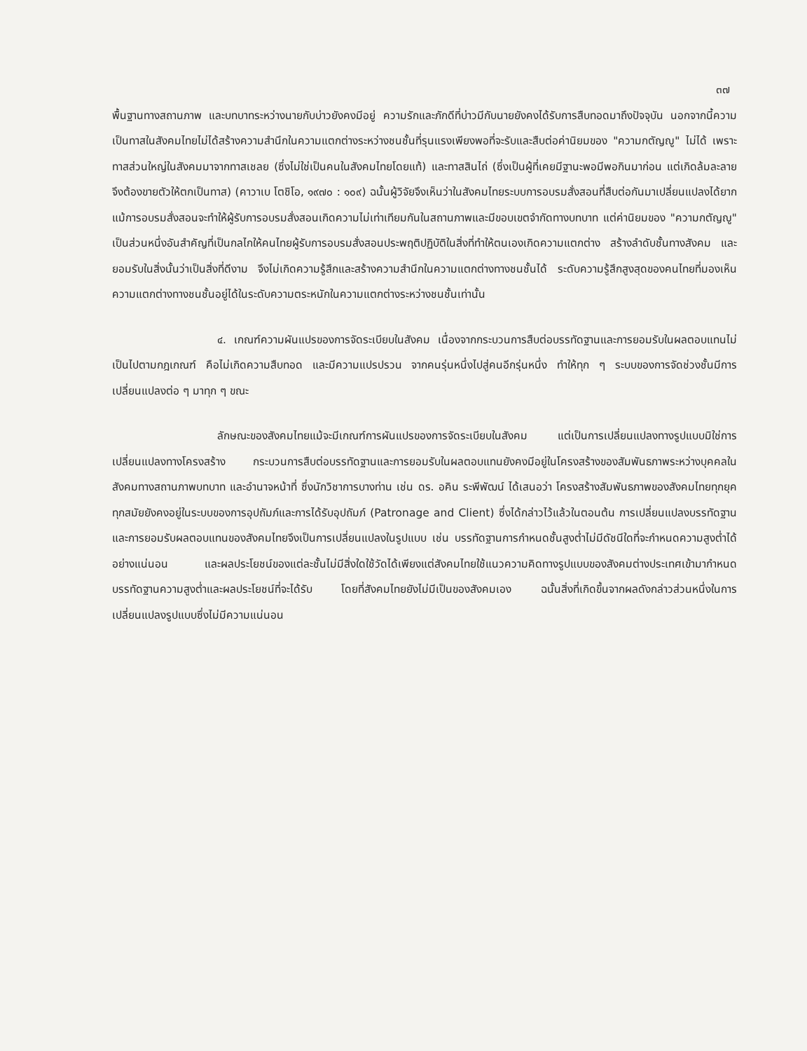๓๗
พื้นฐานทางสถานภาพ และบทบาทระหว่างนายกับบ่าวยังคงมีอยู่ ความรักและภักดีที่บ่าวมีกับนายยังคงได้รับการสืบทอดมาถึงปัจจุบัน นอกจากนี้ความเป็นทาสในสังคมไทยไม่ได้สร้างความสำนึกในความแตกต่างระหว่างชนชั้นที่รุนแรงเพียงพอที่จะรับและสืบต่อค่านิยมของ "ความกตัญญู" ไม่ได้ เพราะทาสส่วนใหญ่ในสังคมมาจากทาสเชลย (ซึ่งไม่ใช่เป็นคนในสังคมไทยโดยแท้) และทาสสินไถ่ (ซึ่งเป็นผู้ที่เคยมีฐานะพอมีพอกินมาก่อน แต่เกิดล้มละลายจึงต้องขายตัวให้ตกเป็นทาส) (คาวาเบ โตชิโอ, ๑๙๗๐ : ๑๐๙) ฉนั้นผู้วิจัยจึงเห็นว่าในสังคมไทยระบบการอบรมสั่งสอนที่สืบต่อกันมาเปลี่ยนแปลงได้ยาก แม้การอบรมสั่งสอนจะทำให้ผู้รับการอบรมสั่งสอนเกิดความไม่เท่าเทียมกันในสถานภาพและมีขอบเขตจำกัดทางบทบาท แต่ค่านิยมของ "ความกตัญญู" เป็นส่วนหนึ่งอันสำคัญที่เป็นกลไกให้คนไทยผู้รับการอบรมสั่งสอนประพฤติปฏิบัติในสิ่งที่ทำให้ตนเองเกิดความแตกต่าง สร้างลำดับชั้นทางสังคม และยอมรับในสิ่งนั้นว่าเป็นสิ่งที่ดีงาม จึงไม่เกิดความรู้สึกและสร้างความสำนึกในความแตกต่างทางชนชั้นได้ ระดับความรู้สึกสูงสุดของคนไทยที่มองเห็นความแตกต่างทางชนชั้นอยู่ได้ในระดับความตระหนักในความแตกต่างระหว่างชนชั้นเท่านั้น
๔. เกณฑ์ความผันแปรของการจัดระเบียบในสังคม เนื่องจากกระบวนการสืบต่อบรรทัดฐานและการยอมรับในผลตอบแทนไม่เป็นไปตามกฎเกณฑ์ คือไม่เกิดความสืบทอด และมีความแปรปรวน จากคนรุ่นหนึ่งไปสู่คนอีกรุ่นหนึ่ง ทำให้ทุก ๆ ระบบของการจัดช่วงชั้นมีการเปลี่ยนแปลงต่อ ๆ มาทุก ๆ ขณะ
ลักษณะของสังคมไทยแม้จะมีเกณฑ์การผันแปรของการจัดระเบียบในสังคม แต่เป็นการเปลี่ยนแปลงทางรูปแบบมิใช่การเปลี่ยนแปลงทางโครงสร้าง กระบวนการสืบต่อบรรทัดฐานและการยอมรับในผลตอบแทนยังคงมีอยู่ในโครงสร้างของสัมพันธภาพระหว่างบุคคลในสังคมทางสถานภาพบทบาท และอำนาจหน้าที่ ซึ่งนักวิชาการบางท่าน เช่น ดร. อคิน ระพีพัฒน์ ได้เสนอว่า โครงสร้างสัมพันธภาพของสังคมไทยทุกยุคทุกสมัยยังคงอยู่ในระบบของการอุปถัมภ์และการได้รับอุปถัมภ์ (Patronage and Client) ซึ่งได้กล่าวไว้แล้วในตอนต้น การเปลี่ยนแปลงบรรทัดฐานและการยอมรับผลตอบแทนของสังคมไทยจึงเป็นการเปลี่ยนแปลงในรูปแบบ เช่น บรรทัดฐานการกำหนดชั้นสูงต่ำไม่มีดัชนีใดที่จะกำหนดความสูงต่ำได้อย่างแน่นอน และผลประโยชน์ของแต่ละชั้นไม่มีสิ่งใดใช้วัดได้เพียงแต่สังคมไทยใช้แนวความคิดทางรูปแบบของสังคมต่างประเทศเข้ามากำหนดบรรทัดฐานความสูงต่ำและผลประโยชน์ที่จะได้รับ โดยที่สังคมไทยยังไม่มีเป็นของสังคมเอง ฉนั้นสิ่งที่เกิดขึ้นจากผลดังกล่าวส่วนหนึ่งในการเปลี่ยนแปลงรูปแบบซึ่งไม่มีความแน่นอน